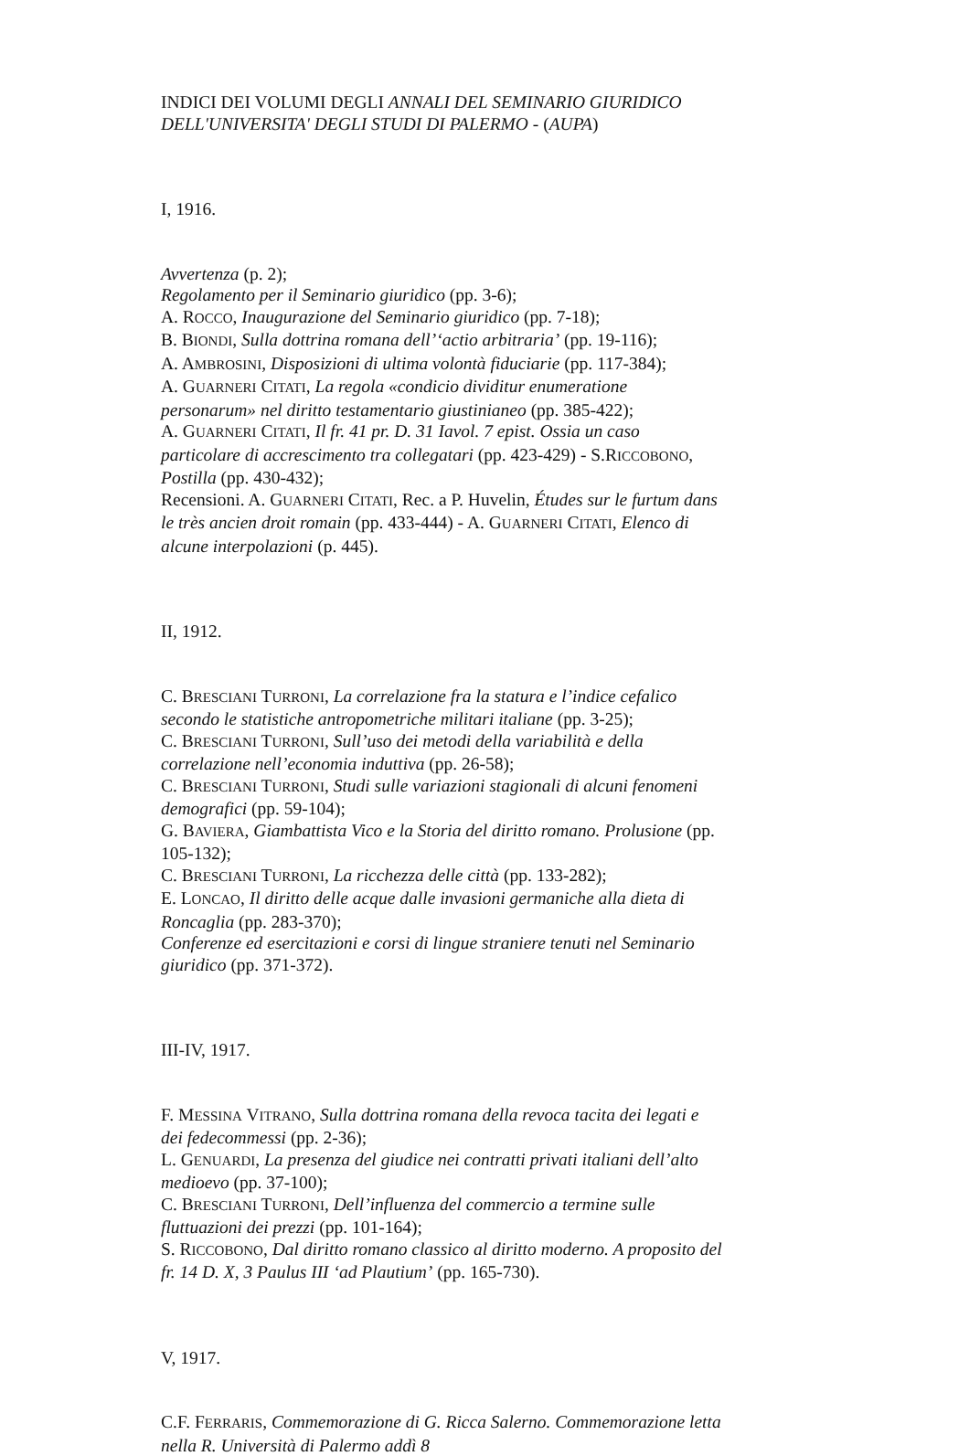INDICI DEI VOLUMI DEGLI ANNALI DEL SEMINARIO GIURIDICO DELL'UNIVERSITA' DEGLI STUDI DI PALERMO - (AUPA)
I, 1916.
Avvertenza (p. 2);
Regolamento per il Seminario giuridico (pp. 3-6);
A. ROCCO, Inaugurazione del Seminario giuridico (pp. 7-18);
B. BIONDI, Sulla dottrina romana dell’‘actio arbitraria’ (pp. 19-116);
A. AMBROSINI, Disposizioni di ultima volontà fiduciarie (pp. 117-384);
A. GUARNERI CITATI, La regola «condicio dividitur enumeratione personarum» nel diritto testamentario giustinianeo (pp. 385-422);
A. GUARNERI CITATI, Il fr. 41 pr. D. 31 Iavol. 7 epist. Ossia un caso particolare di accrescimento tra collegatari (pp. 423-429) - S.RICCOBONO, Postilla (pp. 430-432);
Recensioni. A. GUARNERI CITATI, Rec. a P. Huvelin, Études sur le furtum dans le très ancien droit romain (pp. 433-444) - A. GUARNERI CITATI, Elenco di alcune interpolazioni (p. 445).
II, 1912.
C. BRESCIANI TURRONI, La correlazione fra la statura e l’indice cefalico secondo le statistiche antropometriche militari italiane (pp. 3-25);
C. BRESCIANI TURRONI, Sull’uso dei metodi della variabilità e della correlazione nell’economia induttiva (pp. 26-58);
C. BRESCIANI TURRONI, Studi sulle variazioni stagionali di alcuni fenomeni demografici (pp. 59-104);
G. BAVIERA, Giambattista Vico e la Storia del diritto romano. Prolusione (pp. 105-132);
C. BRESCIANI TURRONI, La ricchezza delle città (pp. 133-282);
E. LONCAO, Il diritto delle acque dalle invasioni germaniche alla dieta di Roncaglia (pp. 283-370);
Conferenze ed esercitazioni e corsi di lingue straniere tenuti nel Seminario giuridico (pp. 371-372).
III-IV, 1917.
F. MESSINA VITRANO, Sulla dottrina romana della revoca tacita dei legati e dei fedecommessi (pp. 2-36);
L. GENUARDI, La presenza del giudice nei contratti privati italiani dell’alto medioevo (pp. 37-100);
C. BRESCIANI TURRONI, Dell’influenza del commercio a termine sulle fluttuazioni dei prezzi (pp. 101-164);
S. RICCOBONO, Dal diritto romano classico al diritto moderno. A proposito del fr. 14 D. X, 3 Paulus III ‘ad Plautium’ (pp. 165-730).
V, 1917.
C.F. FERRARIS, Commemorazione di G. Ricca Salerno. Commemorazione letta nella R. Università di Palermo addì 8